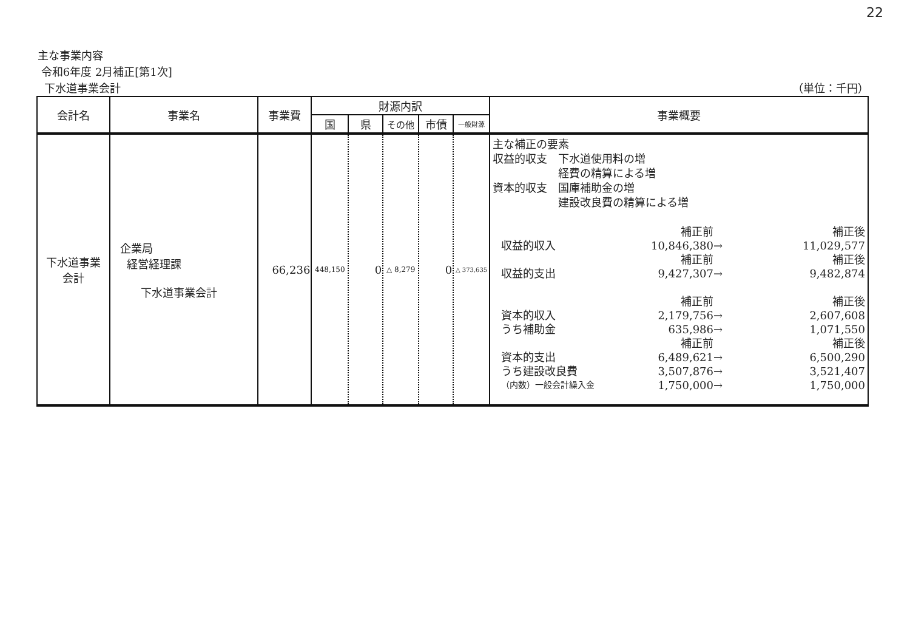22
主な事業内容
令和6年度 2月補正[第1次]
下水道事業会計 （単位：千円）
| 会計名 | 事業名 | 事業費 | 財源内訳 | | | | | 事業概要 |
| --- | --- | --- | --- | --- | --- | --- | --- | --- |
| | | | 国 | 県 | その他 | 市債 | 一般財源 | |
| 下水道事業 会計 | 企業局 経営経理課 下水道事業会計 | 66,236 | 448,150 | 0 | △ 8,279 | 0 | △ 373,635 | 主な補正の要素 収益的収支 下水道使用料の増 経費の精算による増 資本的収支 国庫補助金の増 建設改良費の精算による増 補正前 補正後 収益的収入 10,846,380 → 11,029,577 補正前 補正後 収益的支出 9,427,307 → 9,482,874 補正前 補正後 資本的収入 2,179,756 → 2,607,608 うち補助金 635,986 → 1,071,550 補正前 補正後 資本的支出 6,489,621 → 6,500,290 うち建設改良費 3,507,876 → 3,521,407 （内数）一般会計繰入金 1,750,000 → 1,750,000 |